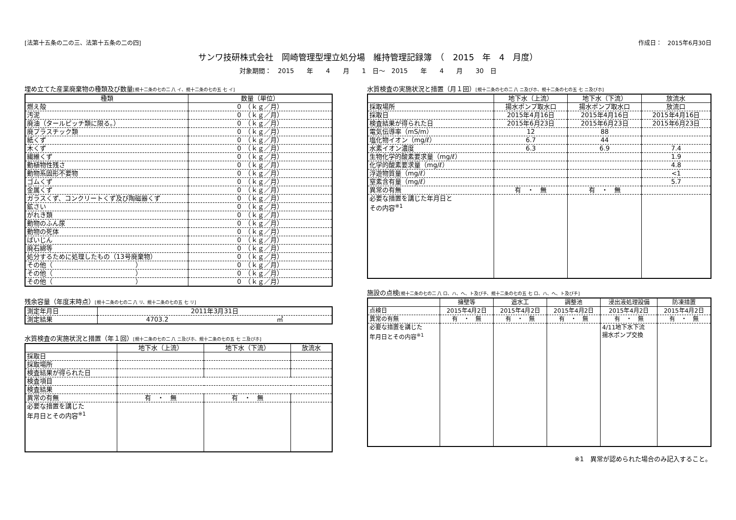[法第十五条の二の三、法第十五条の二の四] 作成日：　2015年6月30日
サンワ技研株式会社　岡崎管理型埋立処分場　維持管理記録簿　（　2015　年　4　月度）
対象期間：　2015　　年　　4　　月　　1　日～　2015　　年　　4　　月　　30　日
埋め立てた産業廃棄物の種類及び数量[規十二条の七の二 八 イ、規十二条の七の五 七 イ]
| 種類 | 数量（単位） |
| --- | --- |
| 燃え殻 | 0 （ｋｇ／月） |
| 汚泥 | 0 （ｋｇ／月） |
| 廃油（タールピッチ類に限る。） | 0 （ｋｇ／月） |
| 廃プラスチック類 | 0 （ｋｇ／月） |
| 紙くず | 0 （ｋｇ／月） |
| 木くず | 0 （ｋｇ／月） |
| 繊維くず | 0 （ｋｇ／月） |
| 動植物性残さ | 0 （ｋｇ／月） |
| 動物系固形不要物 | 0 （ｋｇ／月） |
| ゴムくず | 0 （ｋｇ／月） |
| 金属くず | 0 （ｋｇ／月） |
| ガラスくず、コンクリートくず及び陶磁器くず | 0 （ｋｇ／月） |
| 鉱さい | 0 （ｋｇ／月） |
| がれき類 | 0 （ｋｇ／月） |
| 動物のふん尿 | 0 （ｋｇ／月） |
| 動物の死体 | 0 （ｋｇ／月） |
| ばいじん | 0 （ｋｇ／月） |
| 廃石綿等 | 0 （ｋｇ／月） |
| 処分するために処理したもの（13号廃棄物） | 0 （ｋｇ／月） |
| その他（ ） | 0 （ｋｇ／月） |
| その他（ ） | 0 （ｋｇ／月） |
| その他（ ） | 0 （ｋｇ／月） |
残余容量（年度末時点）[規十二条の七の二 八 リ、規十二条の七の五 七 リ]
| 測定年月日 | 2011年3月31日 |
| 測定結果 | 4703.2 ㎥ |
水質検査の実施状況と措置（年１回）[規十二条の七の二 八 ニ及びホ、規十二条の七の五 七 ニ及びホ]
| | 地下水（上流） | 地下水（下流） | 放流水 |
| --- | --- | --- | --- |
| 採取日 | | | |
| 採取場所 | | | |
| 検査結果が得られた日 | | | |
| 検査項目 | | | |
| 検査結果 | | | |
| 異常の有無 | 有 ・ 無 | 有 ・ 無 | |
| 必要な措置を講じた 年月日とその内容<sup>※1</sup> | | | |
水質検査の実施状況と措置（月１回）[規十二条の七の二 八 ニ及びホ、規十二条の七の五 七 ニ及びホ]
| | 地下水（上流） | 地下水（下流） | 放流水 |
| --- | --- | --- | --- |
| 採取場所 | 揚水ポンプ取水口 | 揚水ポンプ取水口 | 放流口 |
| 採取日 | 2015年4月16日 | 2015年4月16日 | 2015年4月16日 |
| 検査結果が得られた日 | 2015年6月23日 | 2015年6月23日 | 2015年6月23日 |
| 電気伝導率（mS/m） | 12 | 88 | |
| 塩化物イオン（mg/ℓ） | 6.7 | 44 | |
| 水素イオン濃度 | 6.3 | 6.9 | 7.4 |
| 生物化学的酸素要求量（mg/ℓ） | | | 1.9 |
| 化学的酸素要求量（mg/ℓ） | | | 4.8 |
| 浮遊物質量（mg/ℓ） | | | <1 |
| 窒素含有量（mg/ℓ） | | | 5.7 |
| 異常の有無 | 有 ・ 無 | 有 ・ 無 | |
| 必要な措置を講じた年月日と その内容<sup>※1</sup> | | | |
施設の点検[規十二条の七の二 八 ロ、ハ、ヘ、ト及びチ、規十二条の七の五 七 ロ、ハ、ヘ、ト及びチ]
| | 擁壁等 | 遮水工 | 調整池 | 浸出液処理設備 | 防凍措置 |
| --- | --- | --- | --- | --- | --- |
| 点検日 | 2015年4月2日 | 2015年4月2日 | 2015年4月2日 | 2015年4月2日 | 2015年4月2日 |
| 異常の有無 | 有 ・ 無 | 有 ・ 無 | 有 ・ 無 | 有 ・ 無 | 有 ・ 無 |
| 必要な措置を講じた 年月日とその内容<sup>※1</sup> | | | | 4/11地下水下流 揚水ポンプ交換 | |
※1　異常が認められた場合のみ記入すること。